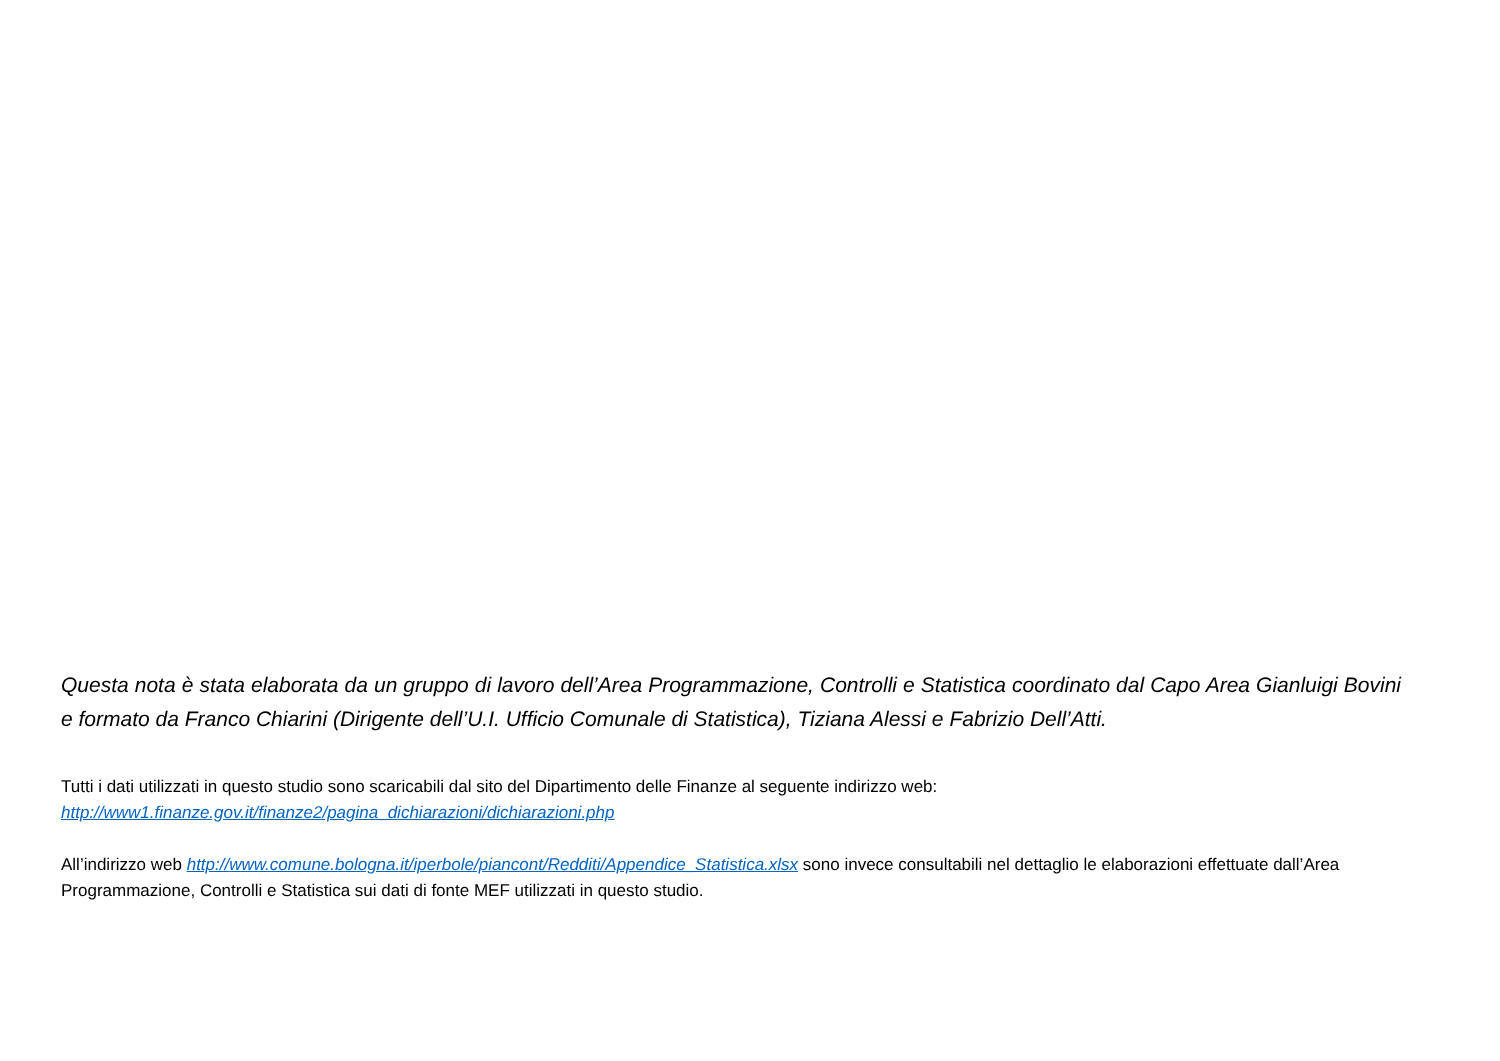Questa nota è stata elaborata da un gruppo di lavoro dell’Area Programmazione, Controlli e Statistica coordinato dal Capo Area Gianluigi Bovini e formato da Franco Chiarini (Dirigente dell’U.I. Ufficio Comunale di Statistica), Tiziana Alessi e Fabrizio Dell’Atti.
Tutti i dati utilizzati in questo studio sono scaricabili dal sito del Dipartimento delle Finanze al seguente indirizzo web:
http://www1.finanze.gov.it/finanze2/pagina_dichiarazioni/dichiarazioni.php
All’indirizzo web http://www.comune.bologna.it/iperbole/piancont/Redditi/Appendice_Statistica.xlsx sono invece consultabili nel dettaglio le elaborazioni effettuate dall’Area Programmazione, Controlli e Statistica sui dati di fonte MEF utilizzati in questo studio.